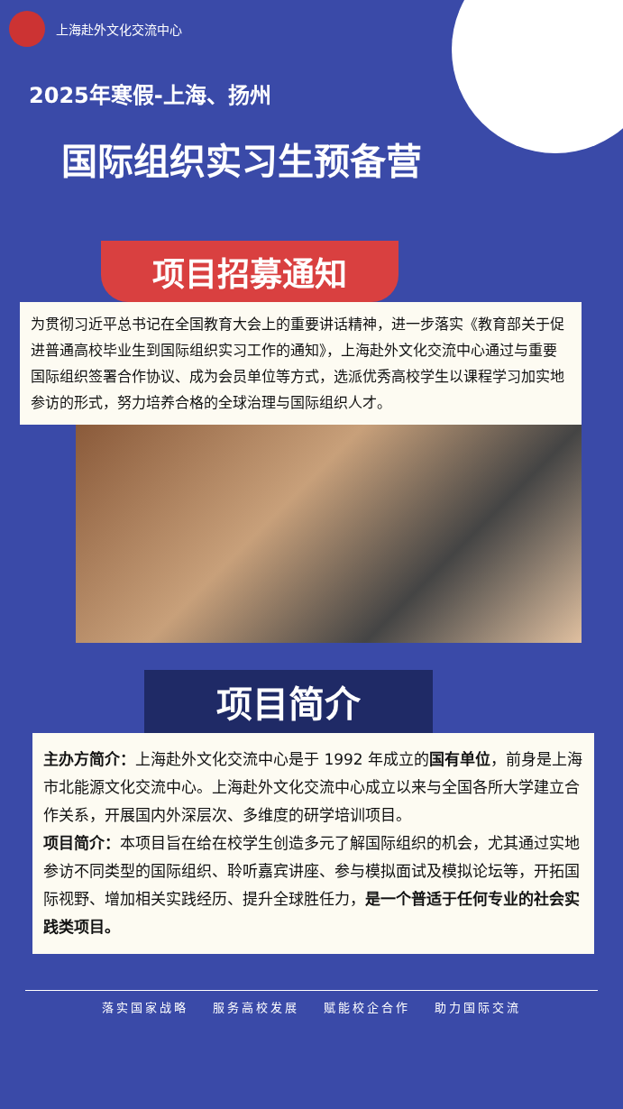上海赴外文化交流中心
2025年寒假-上海、扬州
国际组织实习生预备营
项目招募通知
为贯彻习近平总书记在全国教育大会上的重要讲话精神，进一步落实《教育部关于促进普通高校毕业生到国际组织实习工作的通知》，上海赴外文化交流中心通过与重要国际组织签署合作协议、成为会员单位等方式，选派优秀高校学生以课程学习加实地参访的形式，努力培养合格的全球治理与国际组织人才。
项目简介
主办方简介：上海赴外文化交流中心是于 1992 年成立的国有单位，前身是上海市北能源文化交流中心。上海赴外文化交流中心成立以来与全国各所大学建立合作关系，开展国内外深层次、多维度的研学培训项目。
项目简介：本项目旨在给在校学生创造多元了解国际组织的机会，尤其通过实地参访不同类型的国际组织、聆听嘉宾讲座、参与模拟面试及模拟论坛等，开拓国际视野、增加相关实践经历、提升全球胜任力，是一个普适于任何专业的社会实践类项目。
落实国家战略 服务高校发展 赋能校企合作 助力国际交流